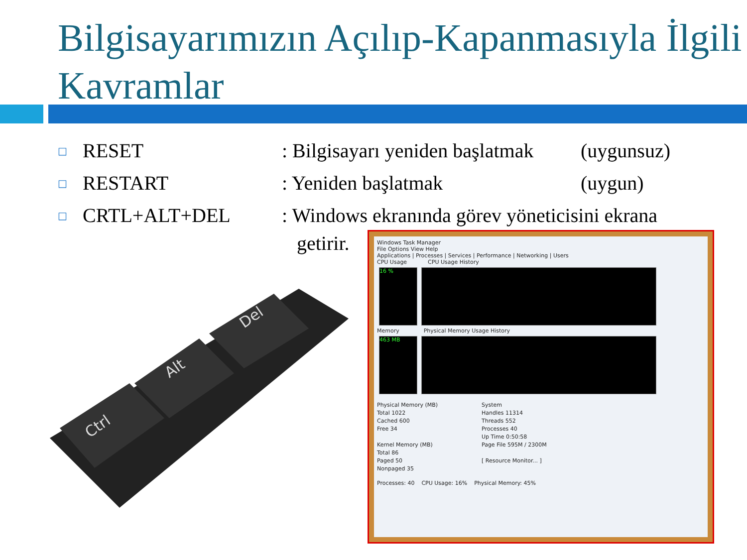Bilgisayarımızın Açılıp-Kapanmasıyla İlgili Kavramlar
□ RESET: Bilgisayarı yeniden başlatmak (uygunsuz)
□ RESTART: Yeniden başlatmak (uygun)
□ CRTL+ALT+DEL: Windows ekranında görev yöneticisini ekrana
getirir.
Ctrl
Alt
Del
Windows Task Manager
File Options View Help
Applications | Processes | Services | Performance | Networking | Users
CPU Usage CPU Usage History
16 %
Memory Physical Memory Usage History
463 MB
Physical Memory (MB)
Total 1022
Cached 600
Free 34
Kernel Memory (MB)
Total 86
Paged 50
Nonpaged 35
System
Handles 11314
Threads 552
Processes 40
Up Time 0:50:58
Page File 595M / 2300M
[ Resource Monitor... ]
Processes: 40 CPU Usage: 16% Physical Memory: 45%